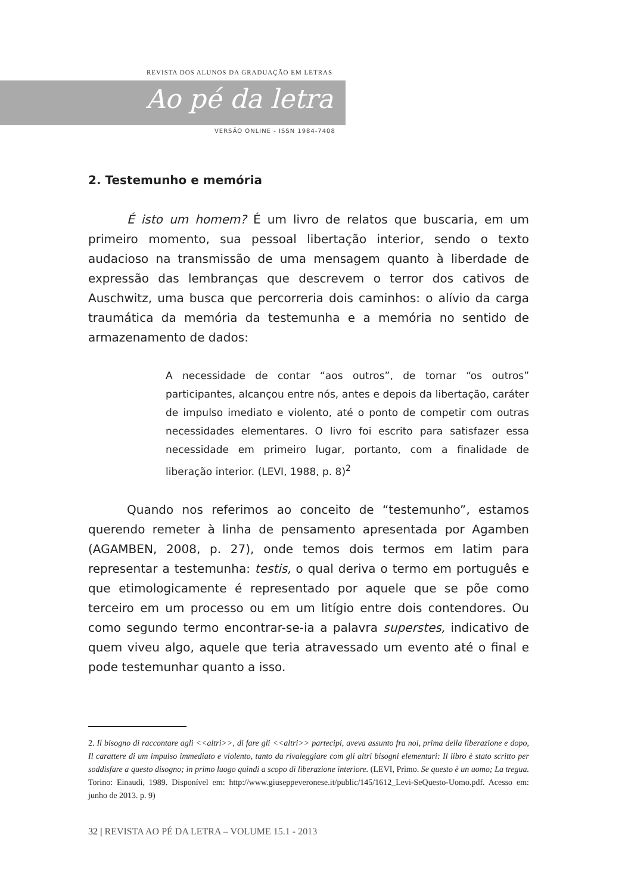REVISTA DOS ALUNOS DA GRADUAÇÃO EM LETRAS
Ao pé da letra
VERSÃO ONLINE - ISSN 1984-7408
2. Testemunho e memória
É isto um homem? É um livro de relatos que buscaria, em um primeiro momento, sua pessoal libertação interior, sendo o texto audacioso na transmissão de uma mensagem quanto à liberdade de expressão das lembranças que descrevem o terror dos cativos de Auschwitz, uma busca que percorreria dois caminhos: o alívio da carga traumática da memória da testemunha e a memória no sentido de armazenamento de dados:
A necessidade de contar “aos outros”, de tornar “os outros” participantes, alcançou entre nós, antes e depois da libertação, caráter de impulso imediato e violento, até o ponto de competir com outras necessidades elementares. O livro foi escrito para satisfazer essa necessidade em primeiro lugar, portanto, com a finalidade de liberação interior. (LEVI, 1988, p. 8)<sup>2</sup>
Quando nos referimos ao conceito de “testemunho”, estamos querendo remeter à linha de pensamento apresentada por Agamben (AGAMBEN, 2008, p. 27), onde temos dois termos em latim para representar a testemunha: testis, o qual deriva o termo em português e que etimologicamente é representado por aquele que se põe como terceiro em um processo ou em um litígio entre dois contendores. Ou como segundo termo encontrar-se-ia a palavra superstes, indicativo de quem viveu algo, aquele que teria atravessado um evento até o final e pode testemunhar quanto a isso.
2. Il bisogno di raccontare agli <<altri>>, di fare gli <<altri>> partecipi, aveva assunto fra noi, prima della liberazione e dopo, Il carattere di um impulso immediato e violento, tanto da rivaleggiare com gli altri bisogni elementari: Il libro è stato scritto per soddisfare a questo disogno; in primo luogo quindi a scopo di liberazione interiore. (LEVI, Primo. Se questo è un uomo; La tregua. Torino: Einaudi, 1989. Disponível em: http://www.giuseppeveronese.it/public/145/1612_Levi-SeQuesto-Uomo.pdf. Acesso em: junho de 2013. p. 9)
32 | REVISTA AO PÉ DA LETRA – VOLUME 15.1 - 2013